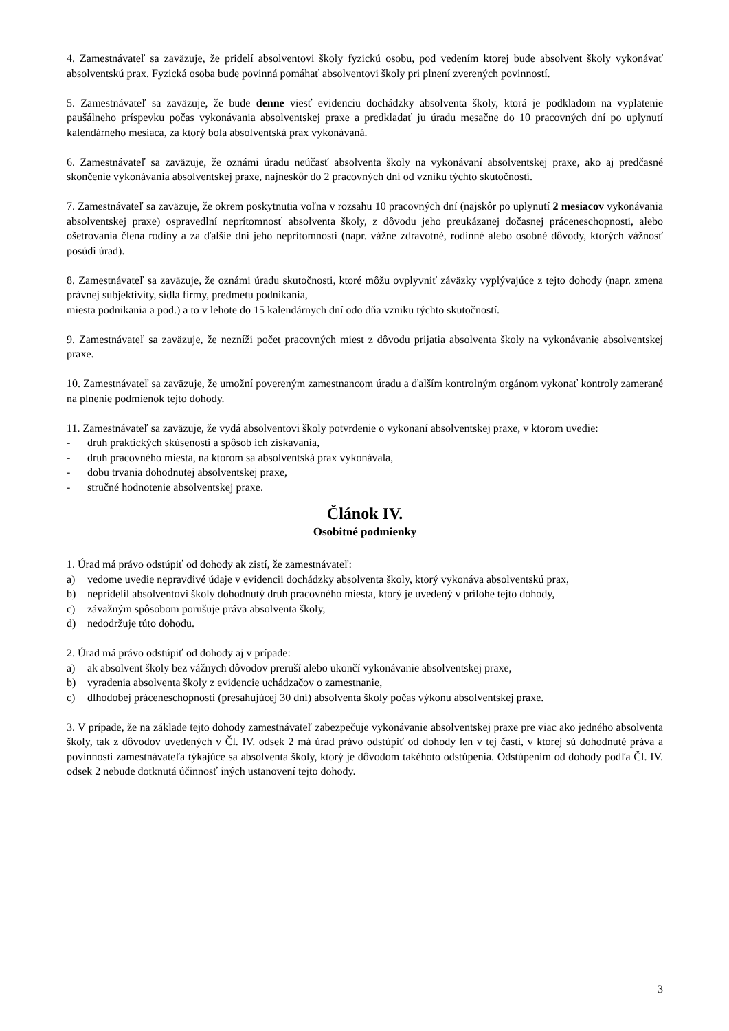4. Zamestnávateľ sa zaväzuje, že pridelí absolventovi školy fyzickú osobu, pod vedením ktorej bude absolvent školy vykonávať absolventskú prax. Fyzická osoba bude povinná pomáhať absolventovi školy pri plnení zverených povinností.
5. Zamestnávateľ sa zaväzuje, že bude denne viesť evidenciu dochádzky absolventa školy, ktorá je podkladom na vyplatenie paušálneho príspevku počas vykonávania absolventskej praxe a predkladať ju úradu mesačne do 10 pracovných dní po uplynutí kalendárneho mesiaca, za ktorý bola absolventská prax vykonávaná.
6. Zamestnávateľ sa zaväzuje, že oznámi úradu neúčasť absolventa školy na vykonávaní absolventskej praxe, ako aj predčasné skončenie vykonávania absolventskej praxe, najneskôr do 2 pracovných dní od vzniku týchto skutočností.
7. Zamestnávateľ sa zaväzuje, že okrem poskytnutia voľna v rozsahu 10 pracovných dní (najskôr po uplynutí 2 mesiacov vykonávania absolventskej praxe) ospravedlní neprítomnosť absolventa školy, z dôvodu jeho preukázanej dočasnej práceneschopnosti, alebo ošetrovania člena rodiny a za ďalšie dni jeho neprítomnosti (napr. vážne zdravotné, rodinné alebo osobné dôvody, ktorých vážnosť posúdi úrad).
8. Zamestnávateľ sa zaväzuje, že oznámi úradu skutočnosti, ktoré môžu ovplyvniť záväzky vyplývajúce z tejto dohody (napr. zmena právnej subjektivity, sídla firmy, predmetu podnikania,
miesta podnikania a pod.) a to v lehote do 15 kalendárnych dní odo dňa vzniku týchto skutočností.
9. Zamestnávateľ sa zaväzuje, že nezníži počet pracovných miest z dôvodu prijatia absolventa školy na vykonávanie absolventskej praxe.
10. Zamestnávateľ sa zaväzuje, že umožní povereným zamestnancom úradu a ďalším kontrolným orgánom vykonať kontroly zamerané na plnenie podmienok tejto dohody.
11. Zamestnávateľ sa zaväzuje, že vydá absolventovi školy potvrdenie o vykonaní absolventskej praxe, v ktorom uvedie:
- druh praktických skúsenosti a spôsob ich získavania,
- druh pracovného miesta, na ktorom sa absolventská prax vykonávala,
- dobu trvania dohodnutej absolventskej praxe,
- stručné hodnotenie absolventskej praxe.
Článok IV.
Osobitné podmienky
1. Úrad má právo odstúpiť od dohody ak zistí, že zamestnávateľ:
a) vedome uvedie nepravdivé údaje v evidencii dochádzky absolventa školy, ktorý vykonáva absolventskú prax,
b) nepridelil absolventovi školy dohodnutý druh pracovného miesta, ktorý je uvedený v prílohe tejto dohody,
c) závažným spôsobom porušuje práva absolventa školy,
d) nedodržuje túto dohodu.
2. Úrad má právo odstúpiť od dohody aj v prípade:
a) ak absolvent školy bez vážnych dôvodov preruší alebo ukončí vykonávanie absolventskej praxe,
b) vyradenia absolventa školy z evidencie uchádzačov o zamestnanie,
c) dlhodobej práceneschopnosti (presahujúcej 30 dní) absolventa školy počas výkonu absolventskej praxe.
3. V prípade, že na základe tejto dohody zamestnávateľ zabezpečuje vykonávanie absolventskej praxe pre viac ako jedného absolventa školy, tak z dôvodov uvedených v Čl. IV. odsek 2 má úrad právo odstúpiť od dohody len v tej časti, v ktorej sú dohodnuté práva a povinnosti zamestnávateľa týkajúce sa absolventa školy, ktorý je dôvodom takéhoto odstúpenia. Odstúpením od dohody podľa Čl. IV. odsek 2 nebude dotknutá účinnosť iných ustanovení tejto dohody.
3